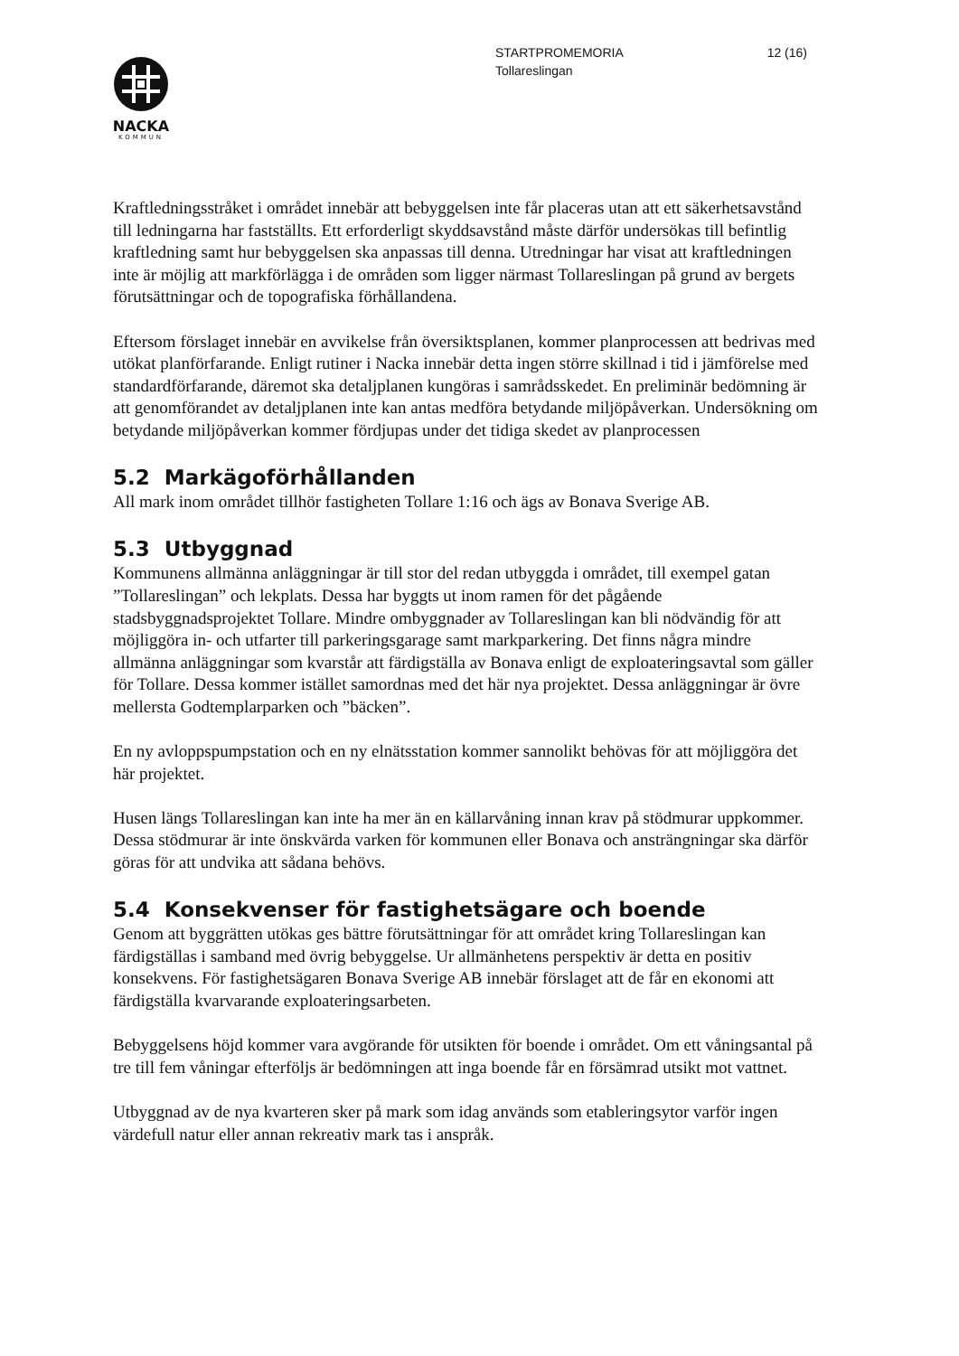12 (16) STARTPROMEMORIA
Tollareslingan
NACKA
KOMMUN
Kraftledningsstråket i området innebär att bebyggelsen inte får placeras utan att ett säkerhetsavstånd till ledningarna har fastställts. Ett erforderligt skyddsavstånd måste därför undersökas till befintlig kraftledning samt hur bebyggelsen ska anpassas till denna. Utredningar har visat att kraftledningen inte är möjlig att markförlägga i de områden som ligger närmast Tollareslingan på grund av bergets förutsättningar och de topografiska förhållandena.
Eftersom förslaget innebär en avvikelse från översiktsplanen, kommer planprocessen att bedrivas med utökat planförfarande. Enligt rutiner i Nacka innebär detta ingen större skillnad i tid i jämförelse med standardförfarande, däremot ska detaljplanen kungöras i samrådsskedet. En preliminär bedömning är att genomförandet av detaljplanen inte kan antas medföra betydande miljöpåverkan. Undersökning om betydande miljöpåverkan kommer fördjupas under det tidiga skedet av planprocessen
5.2 Markägoförhållanden
All mark inom området tillhör fastigheten Tollare 1:16 och ägs av Bonava Sverige AB.
5.3 Utbyggnad
Kommunens allmänna anläggningar är till stor del redan utbyggda i området, till exempel gatan ”Tollareslingan” och lekplats. Dessa har byggts ut inom ramen för det pågående stadsbyggnadsprojektet Tollare. Mindre ombyggnader av Tollareslingan kan bli nödvändig för att möjliggöra in- och utfarter till parkeringsgarage samt markparkering. Det finns några mindre allmänna anläggningar som kvarstår att färdigställa av Bonava enligt de exploateringsavtal som gäller för Tollare. Dessa kommer istället samordnas med det här nya projektet. Dessa anläggningar är övre mellersta Godtemplarparken och ”bäcken”.
En ny avloppspumpstation och en ny elnätsstation kommer sannolikt behövas för att möjliggöra det här projektet.
Husen längs Tollareslingan kan inte ha mer än en källarvåning innan krav på stödmurar uppkommer. Dessa stödmurar är inte önskvärda varken för kommunen eller Bonava och ansträngningar ska därför göras för att undvika att sådana behövs.
5.4 Konsekvenser för fastighetsägare och boende
Genom att byggrätten utökas ges bättre förutsättningar för att området kring Tollareslingan kan färdigställas i samband med övrig bebyggelse. Ur allmänhetens perspektiv är detta en positiv konsekvens. För fastighetsägaren Bonava Sverige AB innebär förslaget att de får en ekonomi att färdigställa kvarvarande exploateringsarbeten.
Bebyggelsens höjd kommer vara avgörande för utsikten för boende i området. Om ett våningsantal på tre till fem våningar efterföljs är bedömningen att inga boende får en försämrad utsikt mot vattnet.
Utbyggnad av de nya kvarteren sker på mark som idag används som etableringsytor varför ingen värdefull natur eller annan rekreativ mark tas i anspråk.